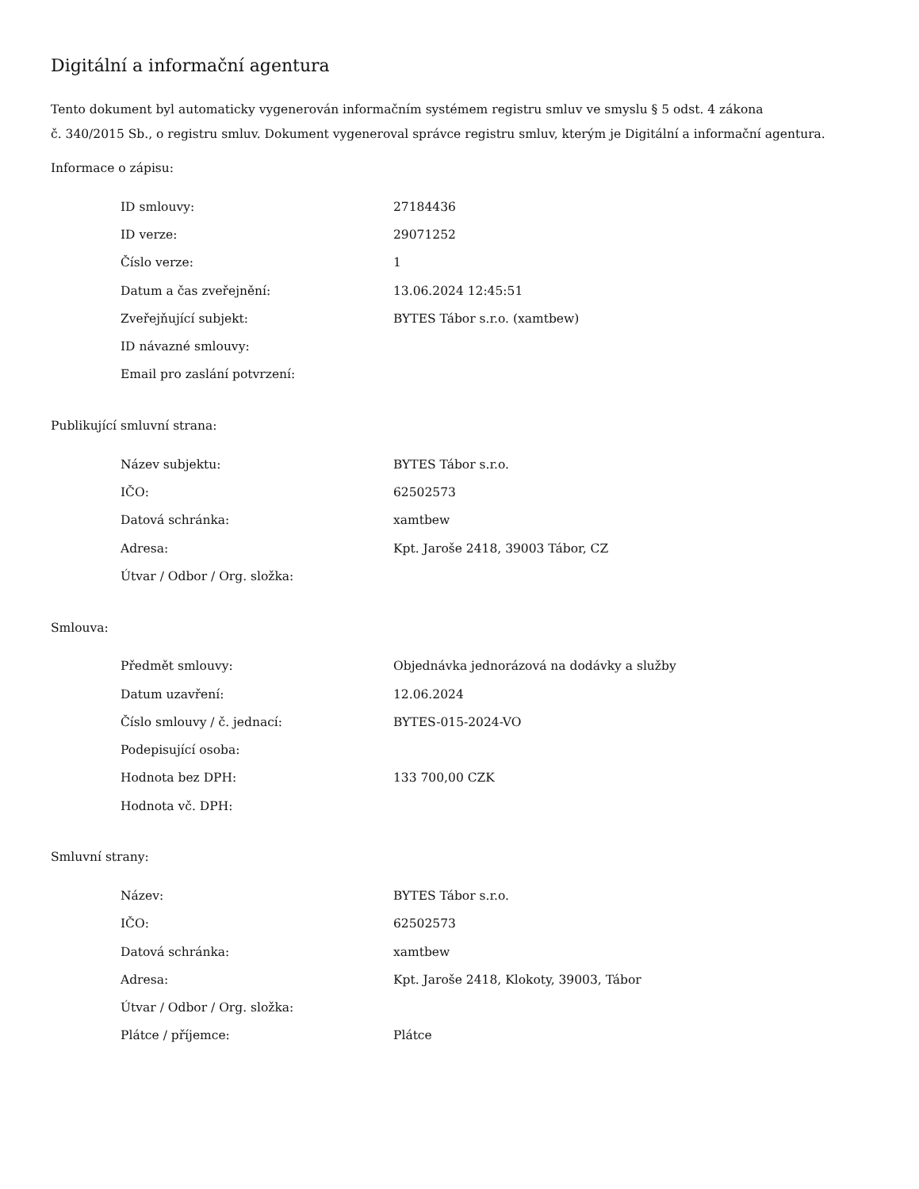Digitální a informační agentura
Tento dokument byl automaticky vygenerován informačním systémem registru smluv ve smyslu § 5 odst. 4 zákona
č. 340/2015 Sb., o registru smluv. Dokument vygeneroval správce registru smluv, kterým je Digitální a informační agentura.
Informace o zápisu:
| ID smlouvy: | 27184436 |
| ID verze: | 29071252 |
| Číslo verze: | 1 |
| Datum a čas zveřejnění: | 13.06.2024 12:45:51 |
| Zveřejňující subjekt: | BYTES Tábor s.r.o. (xamtbew) |
| ID návazné smlouvy: | |
| Email pro zaslání potvrzení: | |
Publikující smluvní strana:
| Název subjektu: | BYTES Tábor s.r.o. |
| IČO: | 62502573 |
| Datová schránka: | xamtbew |
| Adresa: | Kpt. Jaroše 2418, 39003 Tábor, CZ |
| Útvar / Odbor / Org. složka: | |
Smlouva:
| Předmět smlouvy: | Objednávka jednorázová na dodávky a služby |
| Datum uzavření: | 12.06.2024 |
| Číslo smlouvy / č. jednací: | BYTES-015-2024-VO |
| Podepisující osoba: | |
| Hodnota bez DPH: | 133 700,00 CZK |
| Hodnota vč. DPH: | |
Smluvní strany:
| Název: | BYTES Tábor s.r.o. |
| IČO: | 62502573 |
| Datová schránka: | xamtbew |
| Adresa: | Kpt. Jaroše 2418, Klokoty, 39003, Tábor |
| Útvar / Odbor / Org. složka: | |
| Plátce / příjemce: | Plátce |